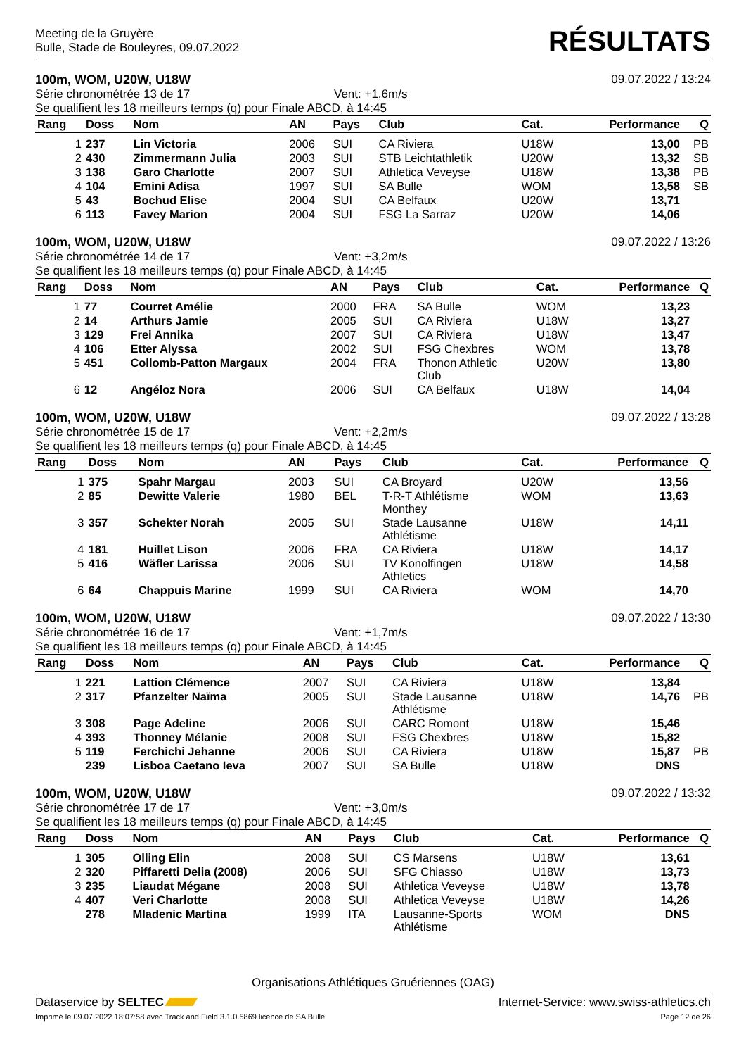Meeting de la Gruyère
Bulle, Stade de Bouleyres, 09.07.2022
RÉSULTATS
100m, WOM, U20W, U18W 09.07.2022 / 13:24
Série chronométrée 13 de 17 Vent: +1,6m/s
Se qualifient les 18 meilleurs temps (q) pour Finale ABCD, à 14:45
| Rang | Doss | Nom | AN | Pays | Club | Cat. | Performance | Q |
| --- | --- | --- | --- | --- | --- | --- | --- | --- |
| 1 | 237 | Lin Victoria | 2006 | SUI | CA Riviera | U18W | 13,00 | PB |
| 2 | 430 | Zimmermann Julia | 2003 | SUI | STB Leichtathletik | U20W | 13,32 | SB |
| 3 | 138 | Garo Charlotte | 2007 | SUI | Athletica Veveyse | U18W | 13,38 | PB |
| 4 | 104 | Emini Adisa | 1997 | SUI | SA Bulle | WOM | 13,58 | SB |
| 5 | 43 | Bochud Elise | 2004 | SUI | CA Belfaux | U20W | 13,71 | |
| 6 | 113 | Favey Marion | 2004 | SUI | FSG La Sarraz | U20W | 14,06 | |
100m, WOM, U20W, U18W 09.07.2022 / 13:26
Série chronométrée 14 de 17 Vent: +3,2m/s
Se qualifient les 18 meilleurs temps (q) pour Finale ABCD, à 14:45
| Rang | Doss | Nom | AN | Pays | Club | Cat. | Performance | Q |
| --- | --- | --- | --- | --- | --- | --- | --- | --- |
| 1 | 77 | Courret Amélie | 2000 | FRA | SA Bulle | WOM | 13,23 | |
| 2 | 14 | Arthurs Jamie | 2005 | SUI | CA Riviera | U18W | 13,27 | |
| 3 | 129 | Frei Annika | 2007 | SUI | CA Riviera | U18W | 13,47 | |
| 4 | 106 | Etter Alyssa | 2002 | SUI | FSG Chexbres | WOM | 13,78 | |
| 5 | 451 | Collomb-Patton Margaux | 2004 | FRA | Thonon Athletic Club | U20W | 13,80 | |
| 6 | 12 | Angéloz Nora | 2006 | SUI | CA Belfaux | U18W | 14,04 | |
100m, WOM, U20W, U18W 09.07.2022 / 13:28
Série chronométrée 15 de 17 Vent: +2,2m/s
Se qualifient les 18 meilleurs temps (q) pour Finale ABCD, à 14:45
| Rang | Doss | Nom | AN | Pays | Club | Cat. | Performance | Q |
| --- | --- | --- | --- | --- | --- | --- | --- | --- |
| 1 | 375 | Spahr Margau | 2003 | SUI | CA Broyard | U20W | 13,56 | |
| 2 | 85 | Dewitte Valerie | 1980 | BEL | T-R-T Athlétisme Monthey | WOM | 13,63 | |
| 3 | 357 | Schekter Norah | 2005 | SUI | Stade Lausanne Athlétisme | U18W | 14,11 | |
| 4 | 181 | Huillet Lison | 2006 | FRA | CA Riviera | U18W | 14,17 | |
| 5 | 416 | Wäfler Larissa | 2006 | SUI | TV Konolfingen Athletics | U18W | 14,58 | |
| 6 | 64 | Chappuis Marine | 1999 | SUI | CA Riviera | WOM | 14,70 | |
100m, WOM, U20W, U18W 09.07.2022 / 13:30
Série chronométrée 16 de 17 Vent: +1,7m/s
Se qualifient les 18 meilleurs temps (q) pour Finale ABCD, à 14:45
| Rang | Doss | Nom | AN | Pays | Club | Cat. | Performance | Q |
| --- | --- | --- | --- | --- | --- | --- | --- | --- |
| 1 | 221 | Lattion Clémence | 2007 | SUI | CA Riviera | U18W | 13,84 | |
| 2 | 317 | Pfanzelter Naïma | 2005 | SUI | Stade Lausanne Athlétisme | U18W | 14,76 | PB |
| 3 | 308 | Page Adeline | 2006 | SUI | CARC Romont | U18W | 15,46 | |
| 4 | 393 | Thonney Mélanie | 2008 | SUI | FSG Chexbres | U18W | 15,82 | |
| 5 | 119 | Ferchichi Jehanne | 2006 | SUI | CA Riviera | U18W | 15,87 | PB |
| | 239 | Lisboa Caetano Ieva | 2007 | SUI | SA Bulle | U18W | DNS | |
100m, WOM, U20W, U18W 09.07.2022 / 13:32
Série chronométrée 17 de 17 Vent: +3,0m/s
Se qualifient les 18 meilleurs temps (q) pour Finale ABCD, à 14:45
| Rang | Doss | Nom | AN | Pays | Club | Cat. | Performance | Q |
| --- | --- | --- | --- | --- | --- | --- | --- | --- |
| 1 | 305 | Olling Elin | 2008 | SUI | CS Marsens | U18W | 13,61 | |
| 2 | 320 | Piffaretti Delia (2008) | 2006 | SUI | SFG Chiasso | U18W | 13,73 | |
| 3 | 235 | Liaudat Mégane | 2008 | SUI | Athletica Veveyse | U18W | 13,78 | |
| 4 | 407 | Veri Charlotte | 2008 | SUI | Athletica Veveyse | U18W | 14,26 | |
| | 278 | Mladenic Martina | 1999 | ITA | Lausanne-Sports Athlétisme | WOM | DNS | |
Organisations Athlétiques Gruériennes (OAG)
Dataservice by SELTEC Internet-Service: www.swiss-athletics.ch
Imprimé le 09.07.2022 18:07:58 avec Track and Field 3.1.0.5869 licence de SA Bulle Page 12 de 26